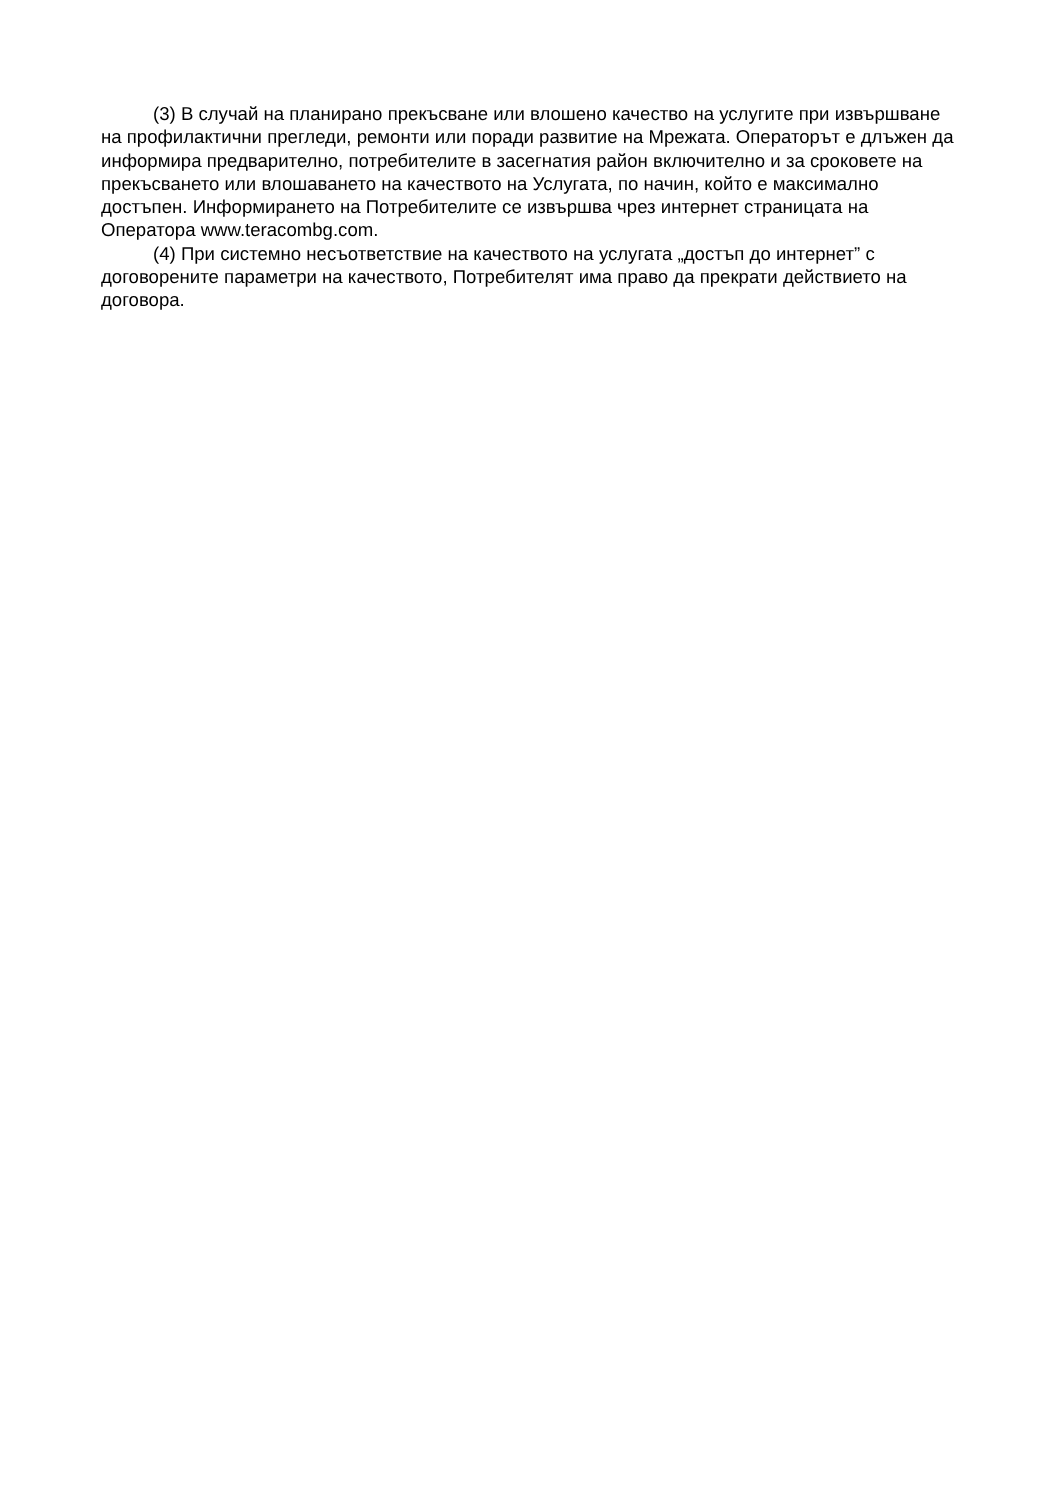(3) В случай на планирано прекъсване или влошено качество на услугите при извършване на профилактични прегледи, ремонти или поради развитие на Мрежата. Операторът е длъжен да информира предварително, потребителите в засегнатия район включително и за сроковете на прекъсването или влошаването на качеството на Услугата, по начин, който е максимално достъпен. Информирането на Потребителите се извършва чрез интернет страницата на Оператора www.teracombg.com.
(4) При системно несъответствие на качеството на услугата „достъп до интернет” с договорените параметри на качеството, Потребителят има право да прекрати действието на договора.